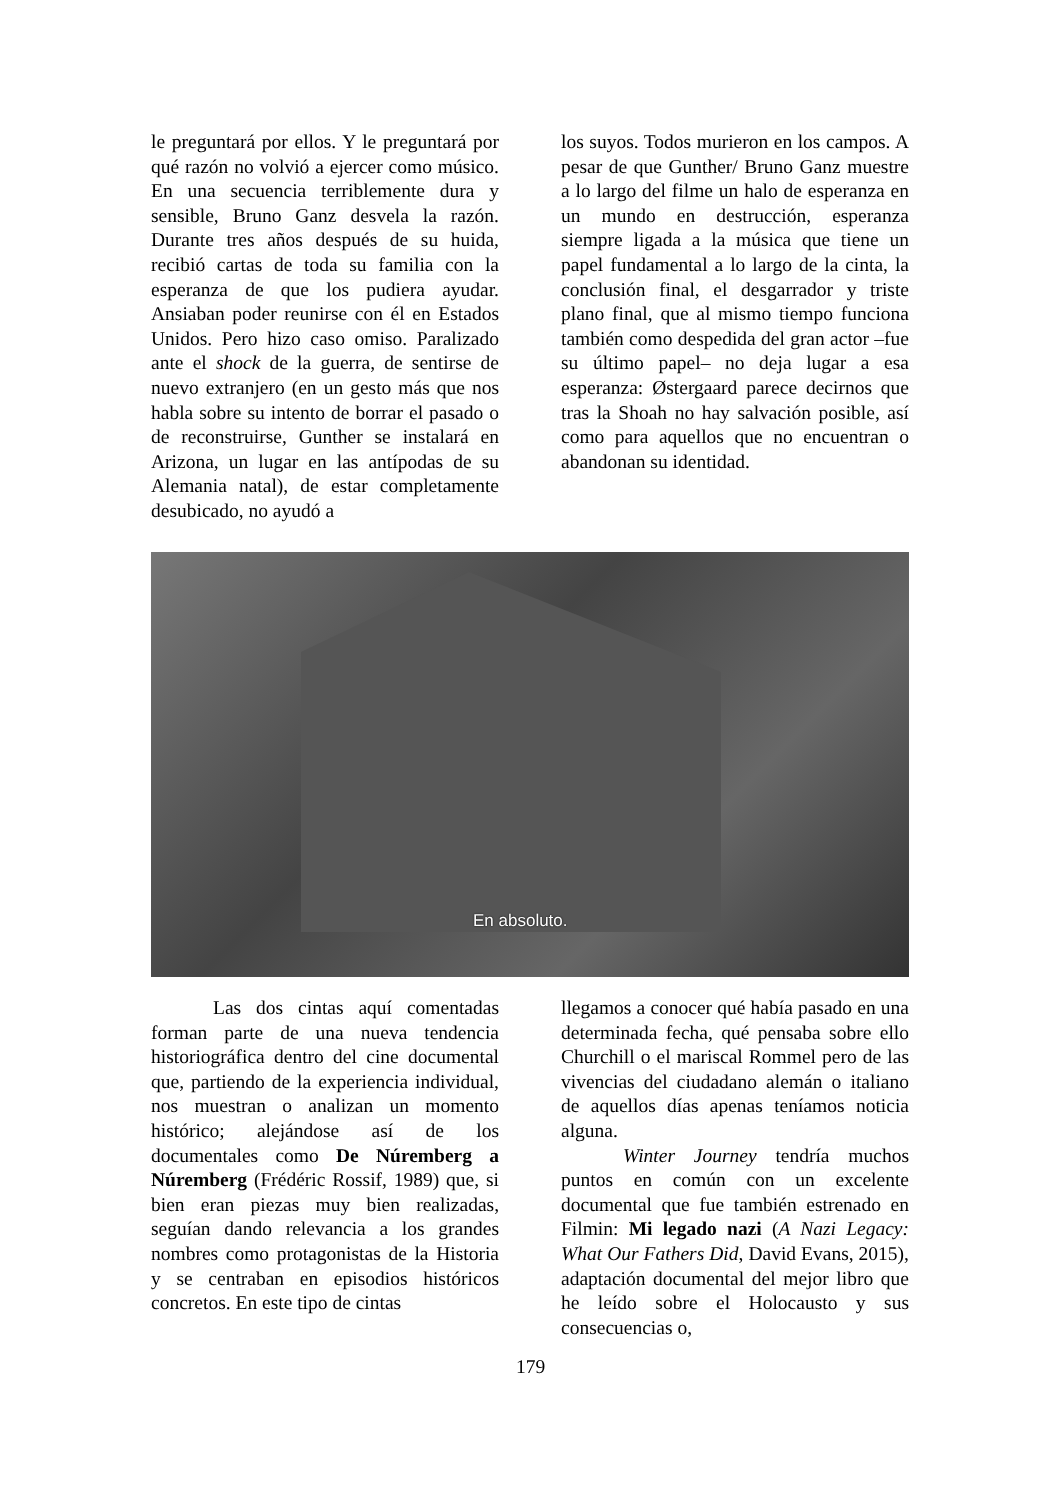le preguntará por ellos. Y le preguntará por qué razón no volvió a ejercer como músico. En una secuencia terriblemente dura y sensible, Bruno Ganz desvela la razón. Durante tres años después de su huida, recibió cartas de toda su familia con la esperanza de que los pudiera ayudar. Ansiaban poder reunirse con él en Estados Unidos. Pero hizo caso omiso. Paralizado ante el shock de la guerra, de sentirse de nuevo extranjero (en un gesto más que nos habla sobre su intento de borrar el pasado o de reconstruirse, Gunther se instalará en Arizona, un lugar en las antípodas de su Alemania natal), de estar completamente desubicado, no ayudó a
los suyos. Todos murieron en los campos. A pesar de que Gunther/ Bruno Ganz muestre a lo largo del filme un halo de esperanza en un mundo en destrucción, esperanza siempre ligada a la música que tiene un papel fundamental a lo largo de la cinta, la conclusión final, el desgarrador y triste plano final, que al mismo tiempo funciona también como despedida del gran actor –fue su último papel– no deja lugar a esa esperanza: Østergaard parece decirnos que tras la Shoah no hay salvación posible, así como para aquellos que no encuentran o abandonan su identidad.
En absoluto.
Las dos cintas aquí comentadas forman parte de una nueva tendencia historiográfica dentro del cine documental que, partiendo de la experiencia individual, nos muestran o analizan un momento histórico; alejándose así de los documentales como De Núremberg a Núremberg (Frédéric Rossif, 1989) que, si bien eran piezas muy bien realizadas, seguían dando relevancia a los grandes nombres como protagonistas de la Historia y se centraban en episodios históricos concretos. En este tipo de cintas
llegamos a conocer qué había pasado en una determinada fecha, qué pensaba sobre ello Churchill o el mariscal Rommel pero de las vivencias del ciudadano alemán o italiano de aquellos días apenas teníamos noticia alguna.
Winter Journey tendría muchos puntos en común con un excelente documental que fue también estrenado en Filmin: Mi legado nazi (A Nazi Legacy: What Our Fathers Did, David Evans, 2015), adaptación documental del mejor libro que he leído sobre el Holocausto y sus consecuencias o,
179